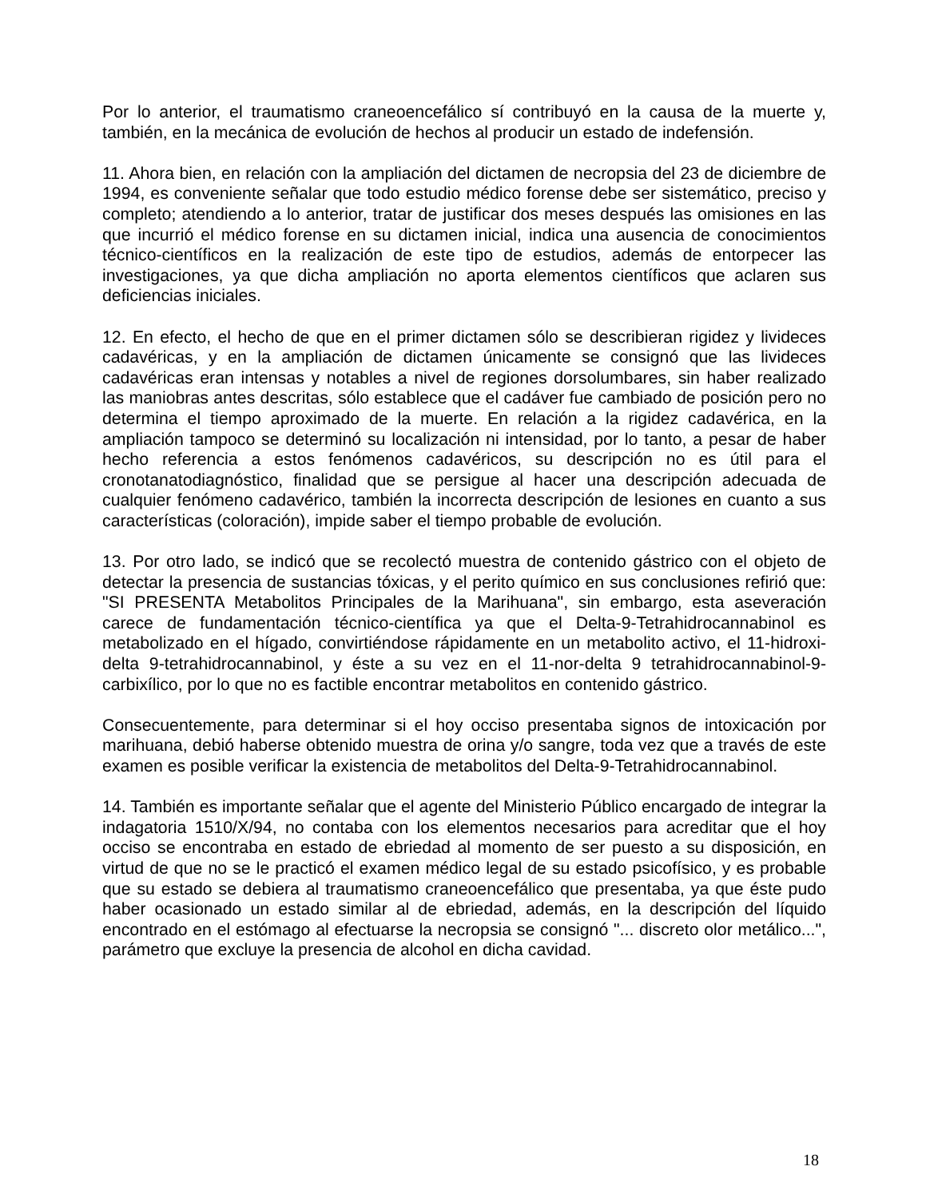Por lo anterior, el traumatismo craneoencefálico sí contribuyó en la causa de la muerte y, también, en la mecánica de evolución de hechos al producir un estado de indefensión.
11. Ahora bien, en relación con la ampliación del dictamen de necropsia del 23 de diciembre de 1994, es conveniente señalar que todo estudio médico forense debe ser sistemático, preciso y completo; atendiendo a lo anterior, tratar de justificar dos meses después las omisiones en las que incurrió el médico forense en su dictamen inicial, indica una ausencia de conocimientos técnico-científicos en la realización de este tipo de estudios, además de entorpecer las investigaciones, ya que dicha ampliación no aporta elementos científicos que aclaren sus deficiencias iniciales.
12. En efecto, el hecho de que en el primer dictamen sólo se describieran rigidez y livideces cadavéricas, y en la ampliación de dictamen únicamente se consignó que las livideces cadavéricas eran intensas y notables a nivel de regiones dorsolumbares, sin haber realizado las maniobras antes descritas, sólo establece que el cadáver fue cambiado de posición pero no determina el tiempo aproximado de la muerte. En relación a la rigidez cadavérica, en la ampliación tampoco se determinó su localización ni intensidad, por lo tanto, a pesar de haber hecho referencia a estos fenómenos cadavéricos, su descripción no es útil para el cronotanatodiagnóstico, finalidad que se persigue al hacer una descripción adecuada de cualquier fenómeno cadavérico, también la incorrecta descripción de lesiones en cuanto a sus características (coloración), impide saber el tiempo probable de evolución.
13. Por otro lado, se indicó que se recolectó muestra de contenido gástrico con el objeto de detectar la presencia de sustancias tóxicas, y el perito químico en sus conclusiones refirió que: "SI PRESENTA Metabolitos Principales de la Marihuana", sin embargo, esta aseveración carece de fundamentación técnico-científica ya que el Delta-9-Tetrahidrocannabinol es metabolizado en el hígado, convirtiéndose rápidamente en un metabolito activo, el 11-hidroxi-delta 9-tetrahidrocannabinol, y éste a su vez en el 11-nor-delta 9 tetrahidrocannabinol-9-carbixílico, por lo que no es factible encontrar metabolitos en contenido gástrico.
Consecuentemente, para determinar si el hoy occiso presentaba signos de intoxicación por marihuana, debió haberse obtenido muestra de orina y/o sangre, toda vez que a través de este examen es posible verificar la existencia de metabolitos del Delta-9-Tetrahidrocannabinol.
14. También es importante señalar que el agente del Ministerio Público encargado de integrar la indagatoria 1510/X/94, no contaba con los elementos necesarios para acreditar que el hoy occiso se encontraba en estado de ebriedad al momento de ser puesto a su disposición, en virtud de que no se le practicó el examen médico legal de su estado psicofísico, y es probable que su estado se debiera al traumatismo craneoencefálico que presentaba, ya que éste pudo haber ocasionado un estado similar al de ebriedad, además, en la descripción del líquido encontrado en el estómago al efectuarse la necropsia se consignó "... discreto olor metálico...", parámetro que excluye la presencia de alcohol en dicha cavidad.
18